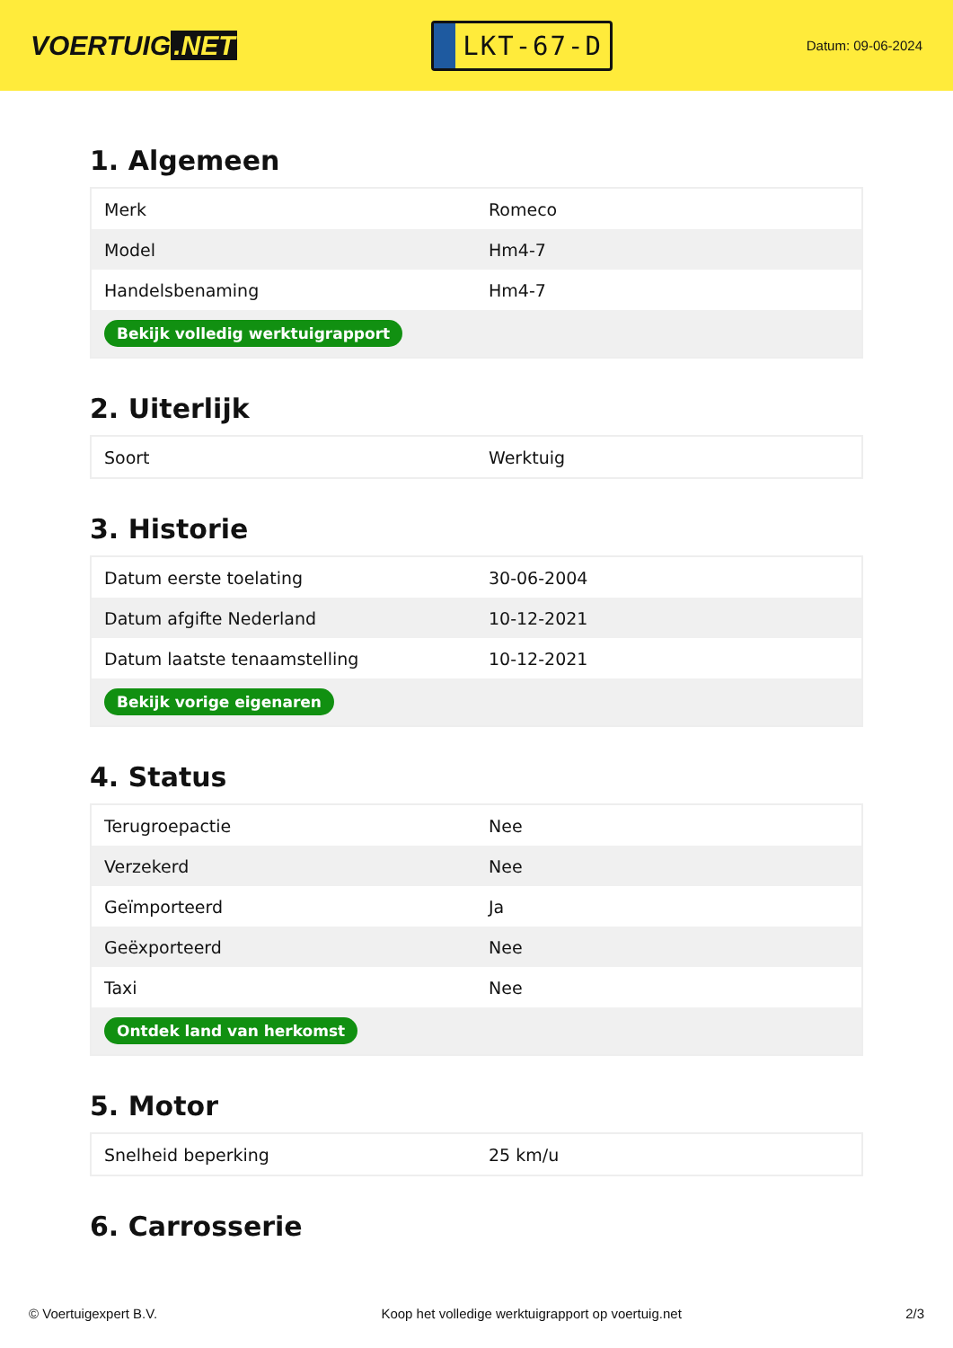VOERTUIG.NET
LKT-67-D
Datum: 09-06-2024
1. Algemeen
| Merk | Romeco |
| Model | Hm4-7 |
| Handelsbenaming | Hm4-7 |
| Bekijk volledig werktuigrapport | |
2. Uiterlijk
| Soort | Werktuig |
3. Historie
| Datum eerste toelating | 30-06-2004 |
| Datum afgifte Nederland | 10-12-2021 |
| Datum laatste tenaamstelling | 10-12-2021 |
| Bekijk vorige eigenaren | |
4. Status
| Terugroepactie | Nee |
| Verzekerd | Nee |
| Geïmporteerd | Ja |
| Geëxporteerd | Nee |
| Taxi | Nee |
| Ontdek land van herkomst | |
5. Motor
| Snelheid beperking | 25 km/u |
6. Carrosserie
© Voertuigexpert B.V. Koop het volledige werktuigrapport op voertuig.net 2/3